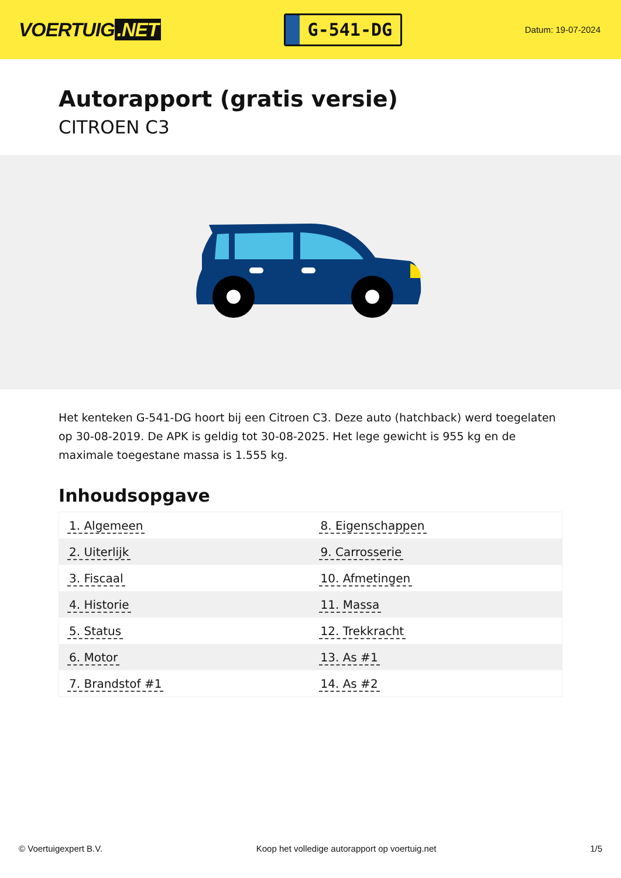VOERTUIG.NET
G-541-DG
Datum: 19-07-2024
Autorapport (gratis versie)
CITROEN C3
Het kenteken G-541-DG hoort bij een Citroen C3. Deze auto (hatchback) werd toegelaten op 30-08-2019. De APK is geldig tot 30-08-2025. Het lege gewicht is 955 kg en de maximale toegestane massa is 1.555 kg.
Inhoudsopgave
| 1. Algemeen | 8. Eigenschappen |
| 2. Uiterlijk | 9. Carrosserie |
| 3. Fiscaal | 10. Afmetingen |
| 4. Historie | 11. Massa |
| 5. Status | 12. Trekkracht |
| 6. Motor | 13. As #1 |
| 7. Brandstof #1 | 14. As #2 |
© Voertuigexpert B.V. Koop het volledige autorapport op voertuig.net 1/5